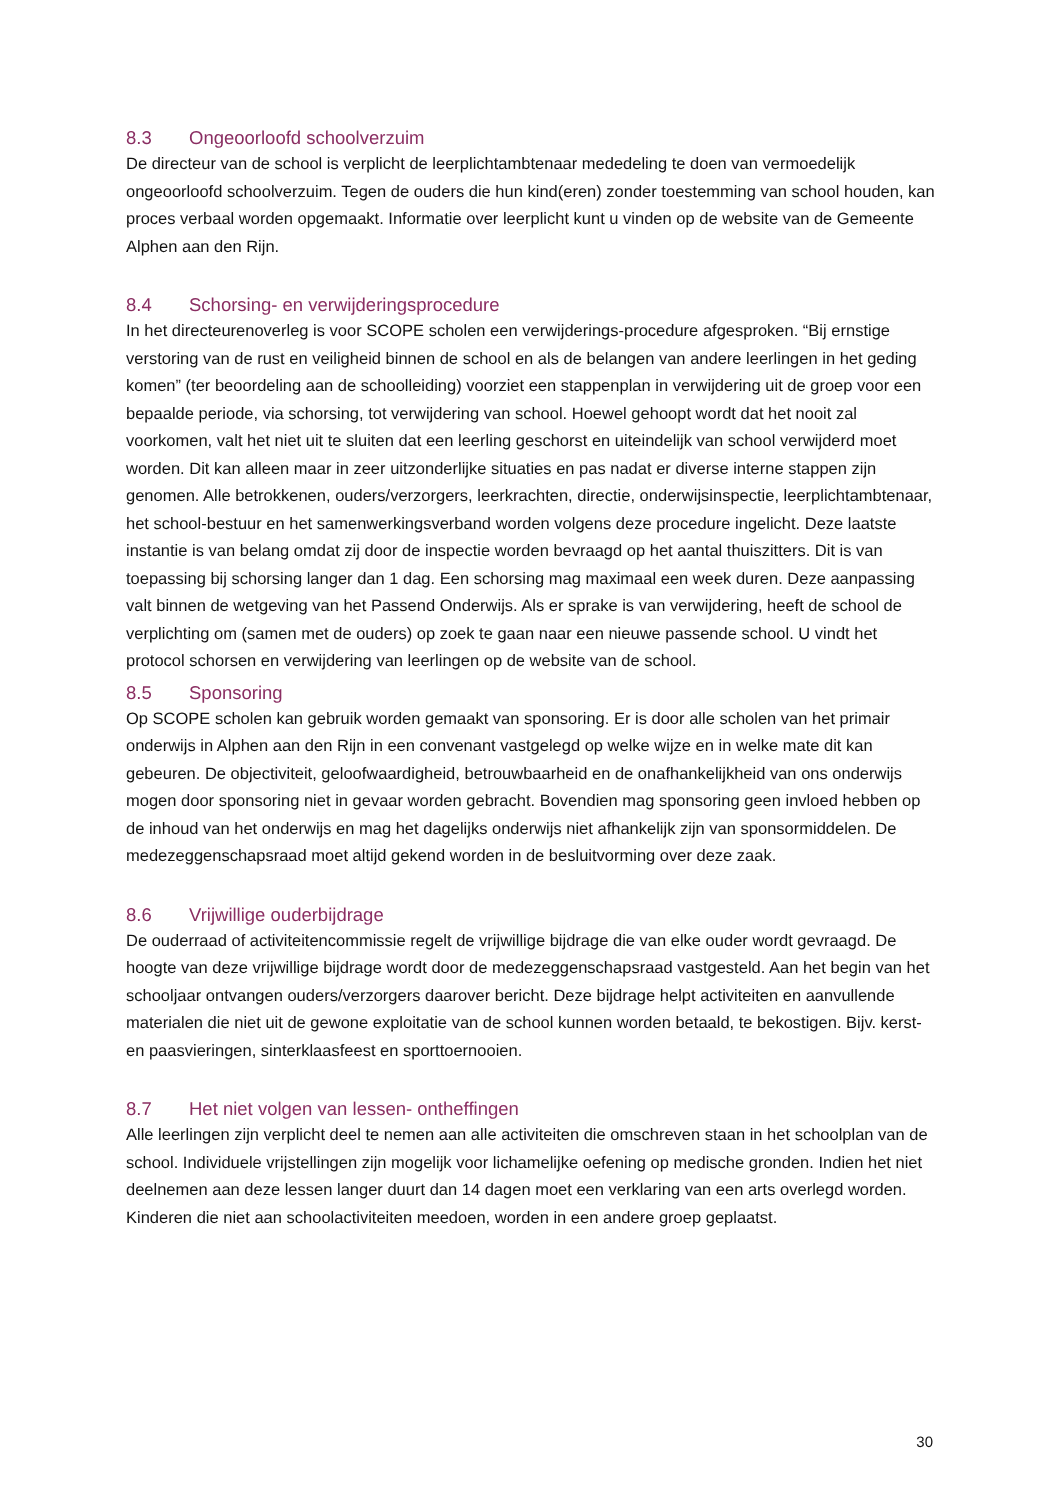8.3 Ongeoorloofd schoolverzuim
De directeur van de school is verplicht de leerplichtambtenaar mededeling te doen van vermoedelijk ongeoorloofd schoolverzuim. Tegen de ouders die hun kind(eren) zonder toestemming van school houden, kan proces verbaal worden opgemaakt. Informatie over leerplicht kunt u vinden op de website van de Gemeente Alphen aan den Rijn.
8.4 Schorsing- en verwijderingsprocedure
In het directeurenoverleg is voor SCOPE scholen een verwijderings-procedure afgesproken. “Bij ernstige verstoring van de rust en veiligheid binnen de school en als de belangen van andere leerlingen in het geding komen” (ter beoordeling aan de schoolleiding) voorziet een stappenplan in verwijdering uit de groep voor een bepaalde periode, via schorsing, tot verwijdering van school. Hoewel gehoopt wordt dat het nooit zal voorkomen, valt het niet uit te sluiten dat een leerling geschorst en uiteindelijk van school verwijderd moet worden. Dit kan alleen maar in zeer uitzonderlijke situaties en pas nadat er diverse interne stappen zijn genomen. Alle betrokkenen, ouders/verzorgers, leerkrachten, directie, onderwijsinspectie, leerplichtambtenaar, het school-bestuur en het samenwerkingsverband worden volgens deze procedure ingelicht. Deze laatste instantie is van belang omdat zij door de inspectie worden bevraagd op het aantal thuiszitters. Dit is van toepassing bij schorsing langer dan 1 dag. Een schorsing mag maximaal een week duren. Deze aanpassing valt binnen de wetgeving van het Passend Onderwijs. Als er sprake is van verwijdering, heeft de school de verplichting om (samen met de ouders) op zoek te gaan naar een nieuwe passende school. U vindt het protocol schorsen en verwijdering van leerlingen op de website van de school.
8.5 Sponsoring
Op SCOPE scholen kan gebruik worden gemaakt van sponsoring. Er is door alle scholen van het primair onderwijs in Alphen aan den Rijn in een convenant vastgelegd op welke wijze en in welke mate dit kan gebeuren. De objectiviteit, geloofwaardigheid, betrouwbaarheid en de onafhankelijkheid van ons onderwijs mogen door sponsoring niet in gevaar worden gebracht. Bovendien mag sponsoring geen invloed hebben op de inhoud van het onderwijs en mag het dagelijks onderwijs niet afhankelijk zijn van sponsormiddelen. De medezeggenschapsraad moet altijd gekend worden in de besluitvorming over deze zaak.
8.6 Vrijwillige ouderbijdrage
De ouderraad of activiteitencommissie regelt de vrijwillige bijdrage die van elke ouder wordt gevraagd. De hoogte van deze vrijwillige bijdrage wordt door de medezeggenschapsraad vastgesteld. Aan het begin van het schooljaar ontvangen ouders/verzorgers daarover bericht. Deze bijdrage helpt activiteiten en aanvullende materialen die niet uit de gewone exploitatie van de school kunnen worden betaald, te bekostigen. Bijv. kerst- en paasvieringen, sinterklaasfeest en sporttoernooien.
8.7 Het niet volgen van lessen- ontheffingen
Alle leerlingen zijn verplicht deel te nemen aan alle activiteiten die omschreven staan in het schoolplan van de school. Individuele vrijstellingen zijn mogelijk voor lichamelijke oefening op medische gronden. Indien het niet deelnemen aan deze lessen langer duurt dan 14 dagen moet een verklaring van een arts overlegd worden. Kinderen die niet aan schoolactiviteiten meedoen, worden in een andere groep geplaatst.
30